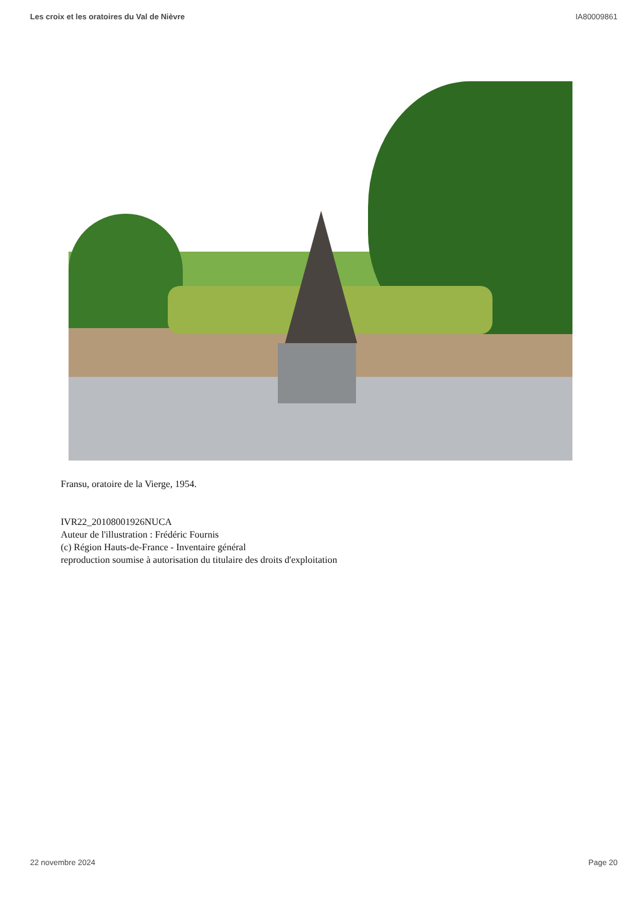Les croix et les oratoires du Val de Nièvre IA80009861
Fransu, oratoire de la Vierge, 1954.
IVR22_20108001926NUCA
Auteur de l'illustration : Frédéric Fournis
(c) Région Hauts-de-France - Inventaire général
reproduction soumise à autorisation du titulaire des droits d'exploitation
22 novembre 2024 Page 20